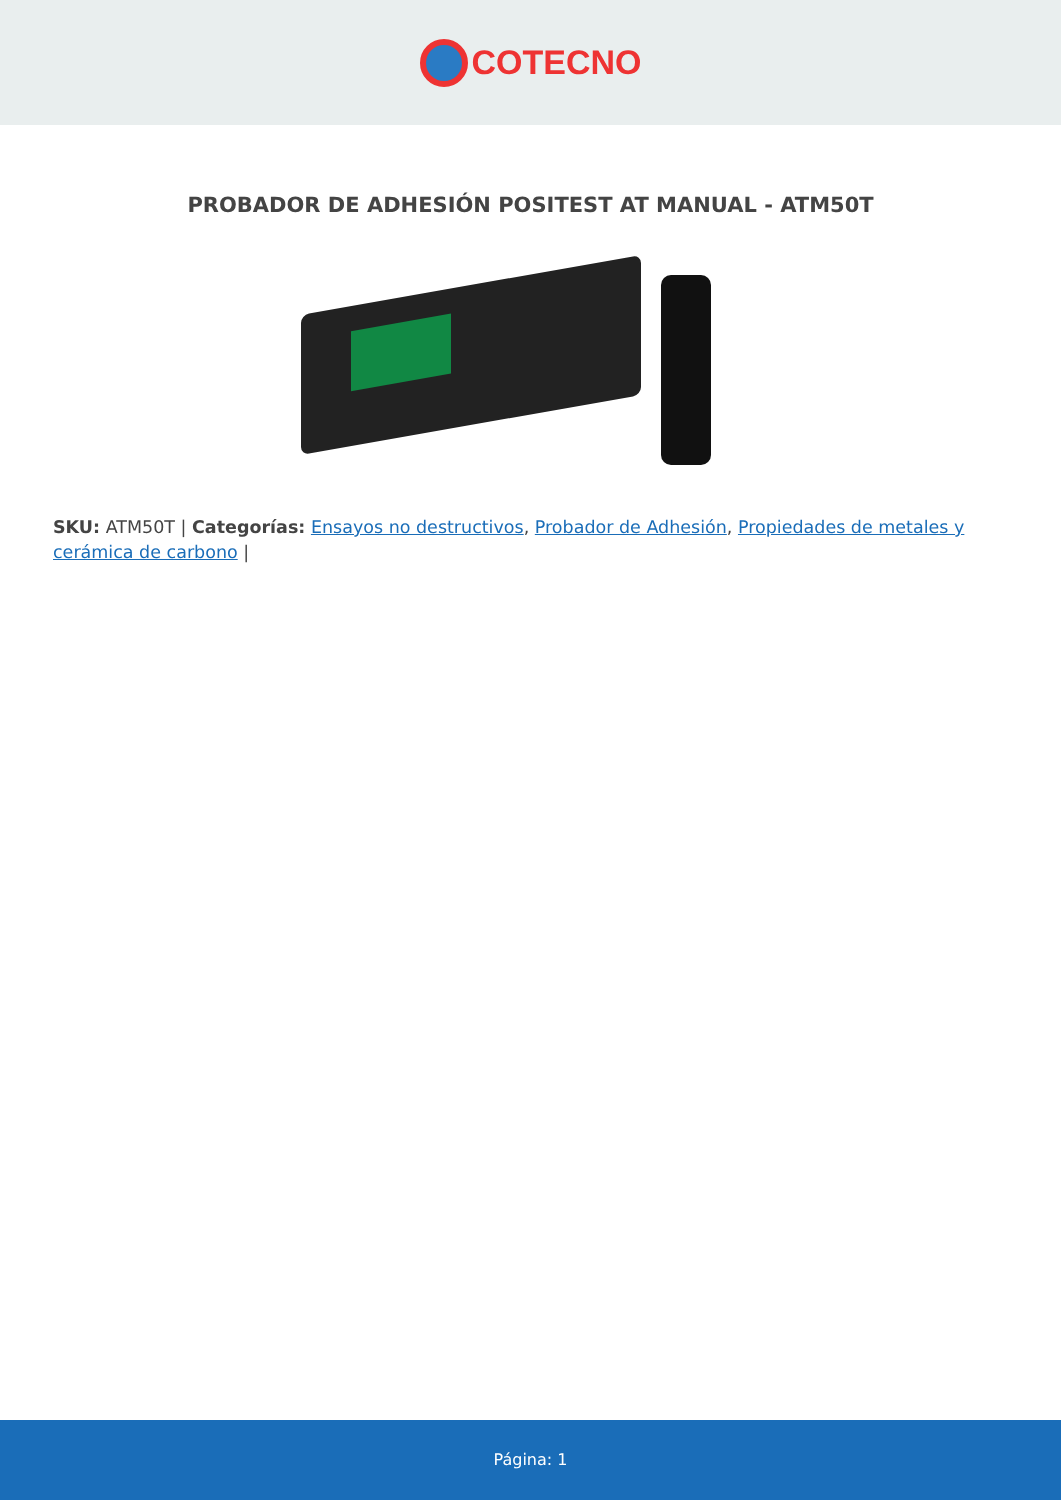COTECNO
PROBADOR DE ADHESIÓN POSITEST AT MANUAL - ATM50T
SKU: ATM50T | Categorías: Ensayos no destructivos, Probador de Adhesión, Propiedades de metales y cerámica de carbono |
Página: 1